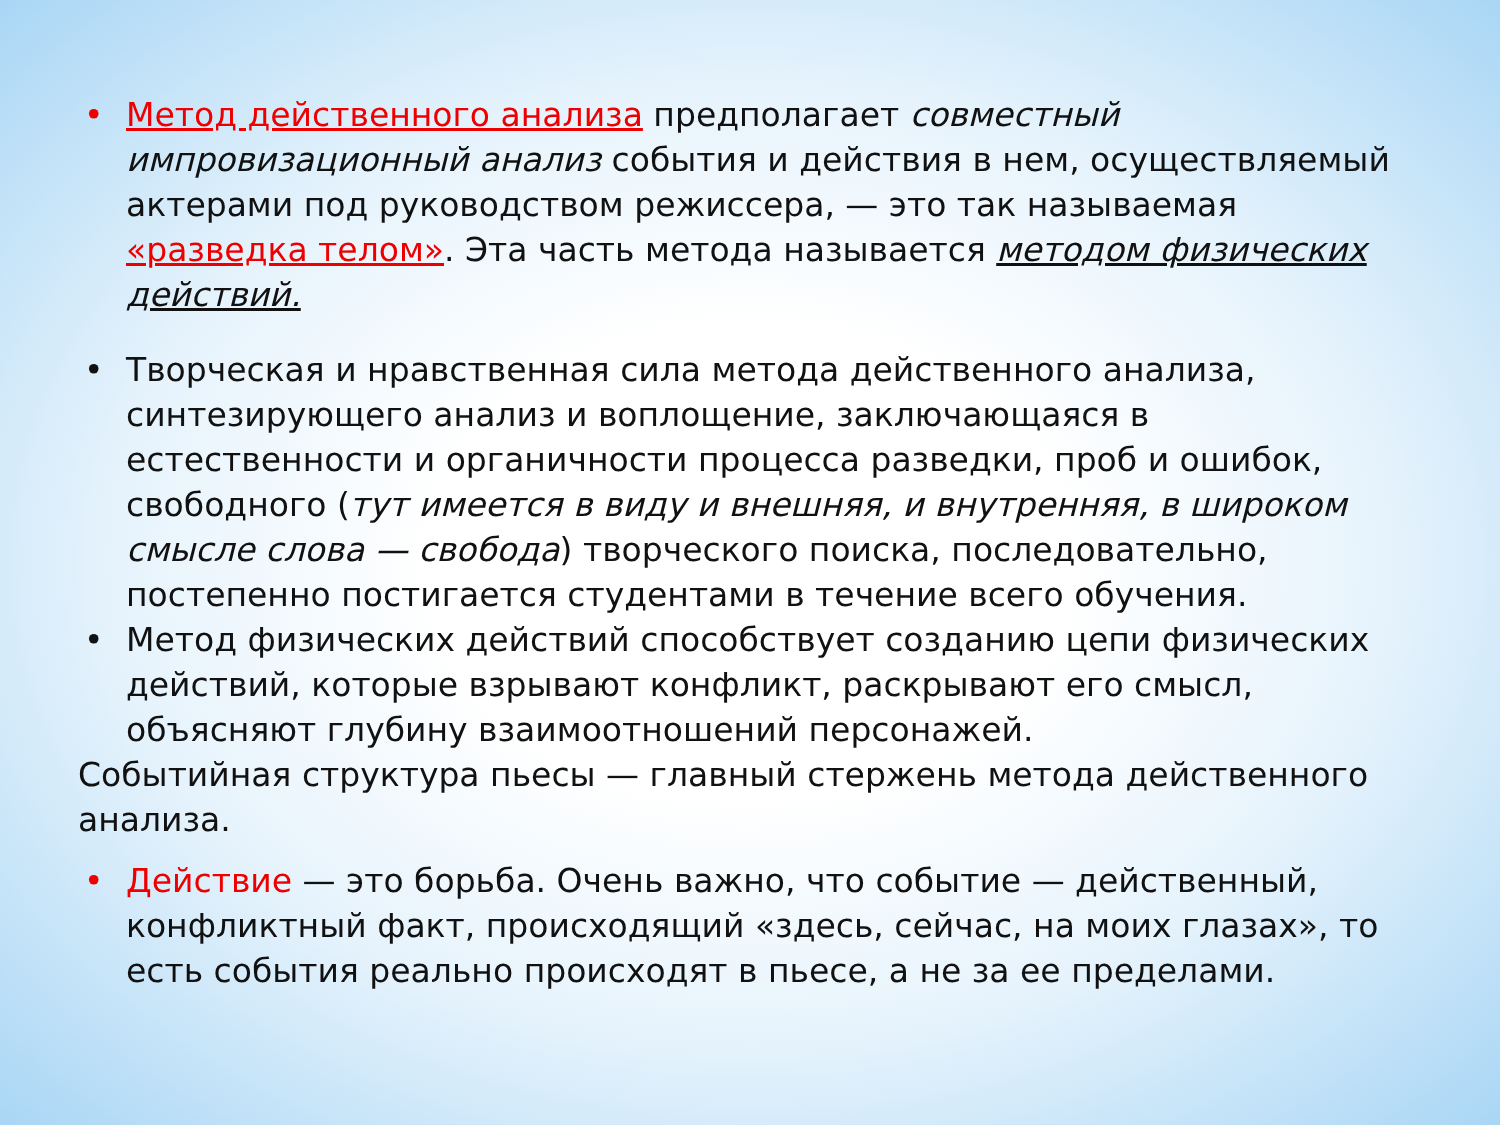• Метод действенного анализа предполагает совместный импровизационный анализ события и действия в нем, осуществляемый актерами под руководством режиссера, — это так называемая «разведка телом». Эта часть метода называется методом физических действий.
• Творческая и нравственная сила метода действенного анализа, синтезирующего анализ и воплощение, заключающаяся в естественности и органичности процесса разведки, проб и ошибок, свободного (тут имеется в виду и внешняя, и внутренняя, в широком смысле слова — свобода) творческого поиска, последовательно, постепенно постигается студентами в течение всего обучения.
• Метод физических действий способствует созданию цепи физических действий, которые взрывают конфликт, раскрывают его смысл, объясняют глубину взаимоотношений персонажей.
Событийная структура пьесы — главный стержень метода действенного анализа.
• Действие — это борьба. Очень важно, что событие — действенный, конфликтный факт, происходящий «здесь, сейчас, на моих глазах», то есть события реально происходят в пьесе, а не за ее пределами.